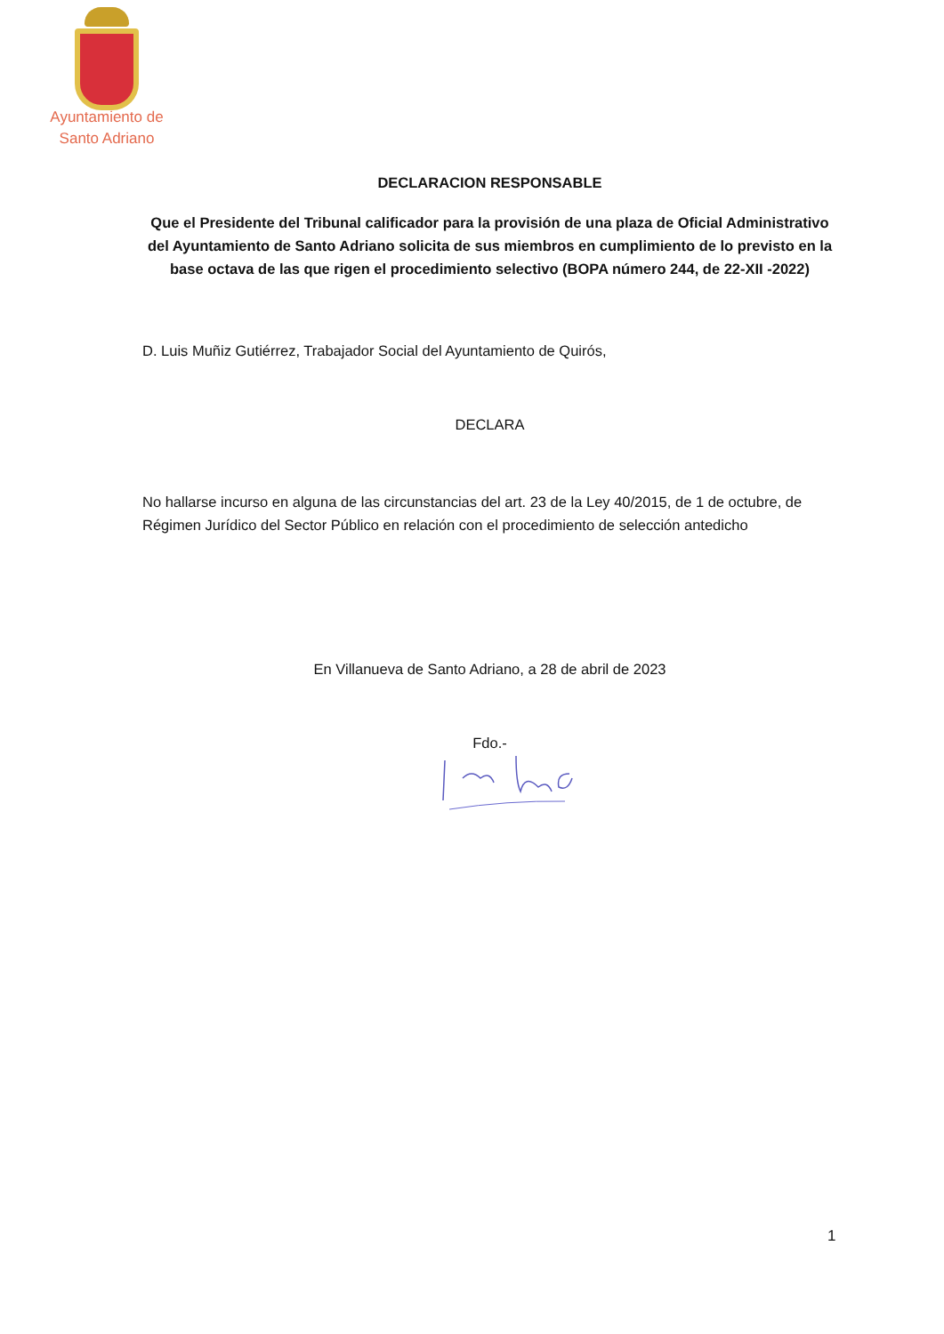Ayuntamiento de
Santo Adriano
DECLARACION RESPONSABLE
Que el Presidente del Tribunal calificador para la provisión de una plaza de Oficial Administrativo del Ayuntamiento de Santo Adriano solicita de sus miembros en cumplimiento de lo previsto en la base octava de las que rigen el procedimiento selectivo (BOPA número 244, de 22-XII -2022)
D. Luis Muñiz Gutiérrez, Trabajador Social del Ayuntamiento de Quirós,
DECLARA
No hallarse incurso en alguna de las circunstancias del art. 23 de la Ley 40/2015, de 1 de octubre, de Régimen Jurídico del Sector Público en relación con el procedimiento de selección antedicho
En Villanueva de Santo Adriano, a 28 de abril de 2023
Fdo.-
1